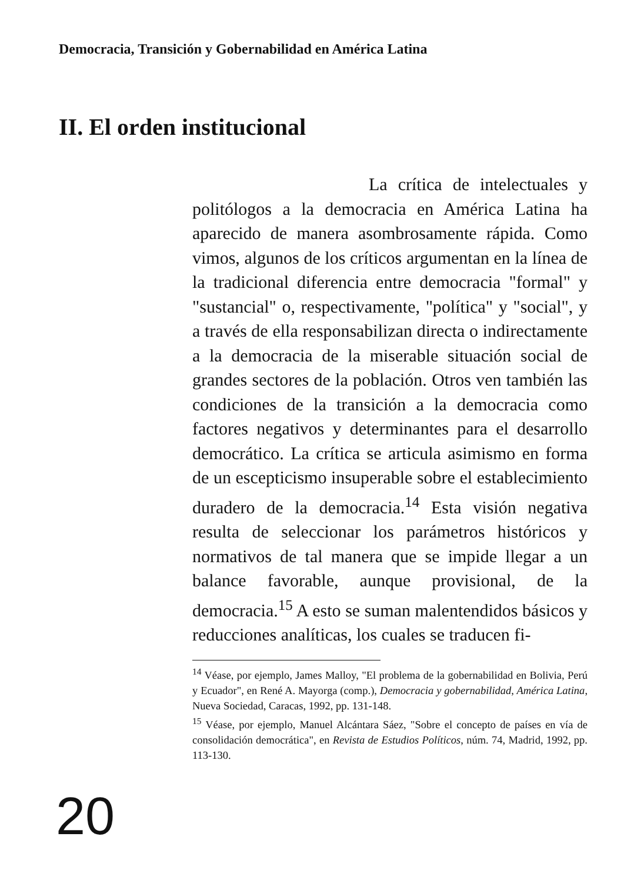Democracia, Transición y Gobernabilidad en América Latina
II. El orden institucional
La crítica de intelectuales y politólogos a la democracia en América Latina ha aparecido de manera asombrosamente rápida. Como vimos, algunos de los críticos argumentan en la línea de la tradicional diferencia entre democracia "formal" y "sustancial" o, respectivamente, "política" y "social", y a través de ella responsabilizan directa o indirectamente a la democracia de la miserable situación social de grandes sectores de la población. Otros ven también las condiciones de la transición a la democracia como factores negativos y determinantes para el desarrollo democrático. La crítica se articula asimismo en forma de un escepticismo insuperable sobre el establecimiento duradero de la democracia.<sup>14</sup> Esta visión negativa resulta de seleccionar los parámetros históricos y normativos de tal manera que se impide llegar a un balance favorable, aunque provisional, de la democracia.<sup>15</sup> A esto se suman malentendidos básicos y reducciones analíticas, los cuales se traducen fi-
<sup>14</sup> Véase, por ejemplo, James Malloy, "El problema de la gobernabilidad en Bolivia, Perú y Ecuador", en René A. Mayorga (comp.), Democracia y gobernabilidad, América Latina, Nueva Sociedad, Caracas, 1992, pp. 131-148.
<sup>15</sup> Véase, por ejemplo, Manuel Alcántara Sáez, "Sobre el concepto de países en vía de consolidación democrática", en Revista de Estudios Políticos, núm. 74, Madrid, 1992, pp. 113-130.
20